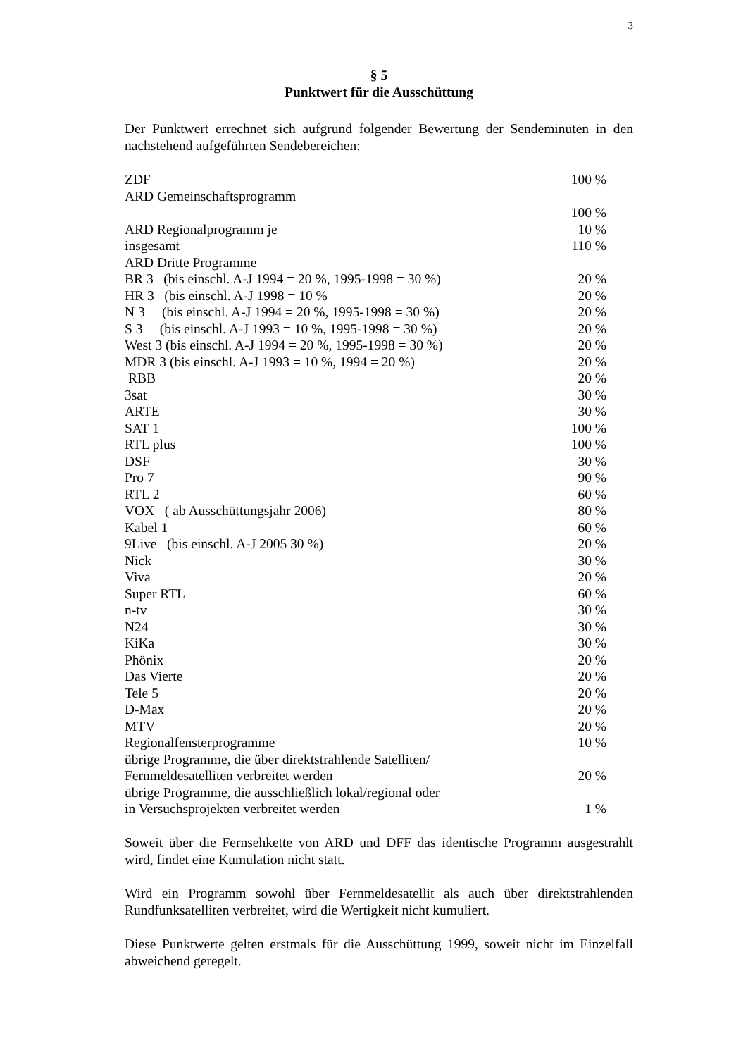3
§ 5
Punktwert für die Ausschüttung
Der Punktwert errechnet sich aufgrund folgender Bewertung der Sendeminuten in den nachstehend aufgeführten Sendebereichen:
| ZDF | 100 % |
| ARD Gemeinschaftsprogramm | |
| | 100 % |
| ARD Regionalprogramm je | 10 % |
| insgesamt | 110 % |
| ARD Dritte Programme | |
| BR 3 (bis einschl. A-J 1994 = 20 %, 1995-1998 = 30 %) | 20 % |
| HR 3 (bis einschl. A-J 1998 = 10 % | 20 % |
| N 3 (bis einschl. A-J 1994 = 20 %, 1995-1998 = 30 %) | 20 % |
| S 3 (bis einschl. A-J 1993 = 10 %, 1995-1998 = 30 %) | 20 % |
| West 3 (bis einschl. A-J 1994 = 20 %, 1995-1998 = 30 %) | 20 % |
| MDR 3 (bis einschl. A-J 1993 = 10 %, 1994 = 20 %) | 20 % |
| RBB | 20 % |
| 3sat | 30 % |
| ARTE | 30 % |
| SAT 1 | 100 % |
| RTL plus | 100 % |
| DSF | 30 % |
| Pro 7 | 90 % |
| RTL 2 | 60 % |
| VOX ( ab Ausschüttungsjahr 2006) | 80 % |
| Kabel 1 | 60 % |
| 9Live (bis einschl. A-J 2005 30 %) | 20 % |
| Nick | 30 % |
| Viva | 20 % |
| Super RTL | 60 % |
| n-tv | 30 % |
| N24 | 30 % |
| KiKa | 30 % |
| Phönix | 20 % |
| Das Vierte | 20 % |
| Tele 5 | 20 % |
| D-Max | 20 % |
| MTV | 20 % |
| Regionalfensterprogramme | 10 % |
| übrige Programme, die über direktstrahlende Satelliten/ Fernmeldesatelliten verbreitet werden | 20 % |
| übrige Programme, die ausschließlich lokal/regional oder in Versuchsprojekten verbreitet werden | 1 % |
Soweit über die Fernsehkette von ARD und DFF das identische Programm ausgestrahlt wird, findet eine Kumulation nicht statt.
Wird ein Programm sowohl über Fernmeldesatellit als auch über direktstrahlenden Rundfunksatelliten verbreitet, wird die Wertigkeit nicht kumuliert.
Diese Punktwerte gelten erstmals für die Ausschüttung 1999, soweit nicht im Einzelfall abweichend geregelt.